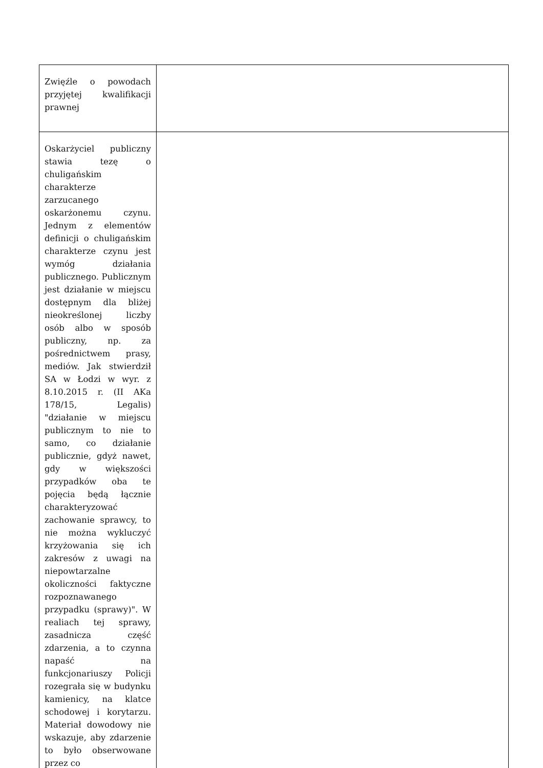| Zwięźle o powodach przyjętej kwalifikacji prawnej | |
| Oskarżyciel publiczny stawia tezę o chuligańskim charakterze zarzucanego oskarżonemu czynu. Jednym z elementów definicji o chuligańskim charakterze czynu jest wymóg działania publicznego. Publicznym jest działanie w miejscu dostępnym dla bliżej nieokreślonej liczby osób albo w sposób publiczny, np. za pośrednictwem prasy, mediów. Jak stwierdził SA w Łodzi w wyr. z 8.10.2015 r. (II AKa 178/15, Legalis) "działanie w miejscu publicznym to nie to samo, co działanie publicznie, gdyż nawet, gdy w większości przypadków oba te pojęcia będą łącznie charakteryzować zachowanie sprawcy, to nie można wykluczyć krzyżowania się ich zakresów z uwagi na niepowtarzalne okoliczności faktyczne rozpoznawanego przypadku (sprawy)". W realiach tej sprawy, zasadnicza część zdarzenia, a to czynna napaść na funkcjonariuszy Policji rozegrała się w budynku kamienicy, na klatce schodowej i korytarzu. Materiał dowodowy nie wskazuje, aby zdarzenie to było obserwowane przez co | |